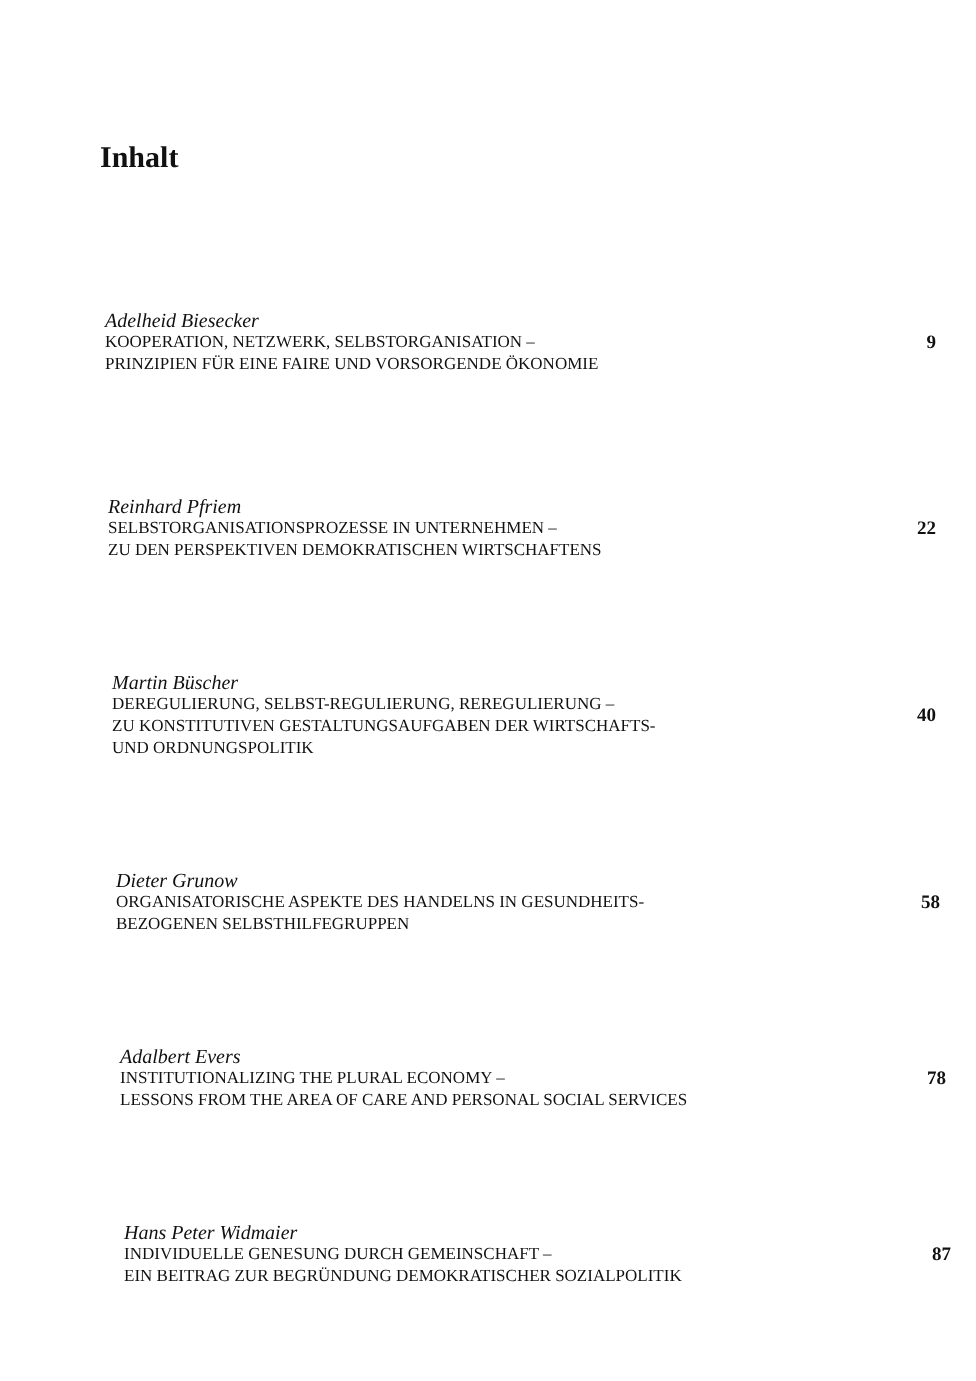Inhalt
Adelheid Biesecker
KOOPERATION, NETZWERK, SELBSTORGANISATION –
PRINZIPIEN FÜR EINE FAIRE UND VORSORGENDE ÖKONOMIE
9
Reinhard Pfriem
SELBSTORGANISATIONSPROZESSE IN UNTERNEHMEN –
ZU DEN PERSPEKTIVEN DEMOKRATISCHEN WIRTSCHAFTENS
22
Martin Büscher
DEREGULIERUNG, SELBST-REGULIERUNG, REREGULIERUNG –
ZU KONSTITUTIVEN GESTALTUNGSAUFGABEN DER WIRTSCHAFTS-
UND ORDNUNGSPOLITIK
40
Dieter Grunow
ORGANISATORISCHE ASPEKTE DES HANDELNS IN GESUNDHEITS-
BEZOGENEN SELBSTHILFEGRUPPEN
58
Adalbert Evers
INSTITUTIONALIZING THE PLURAL ECONOMY –
LESSONS FROM THE AREA OF CARE AND PERSONAL SOCIAL SERVICES
78
Hans Peter Widmaier
INDIVIDUELLE GENESUNG DURCH GEMEINSCHAFT –
EIN BEITRAG ZUR BEGRÜNDUNG DEMOKRATISCHER SOZIALPOLITIK
87